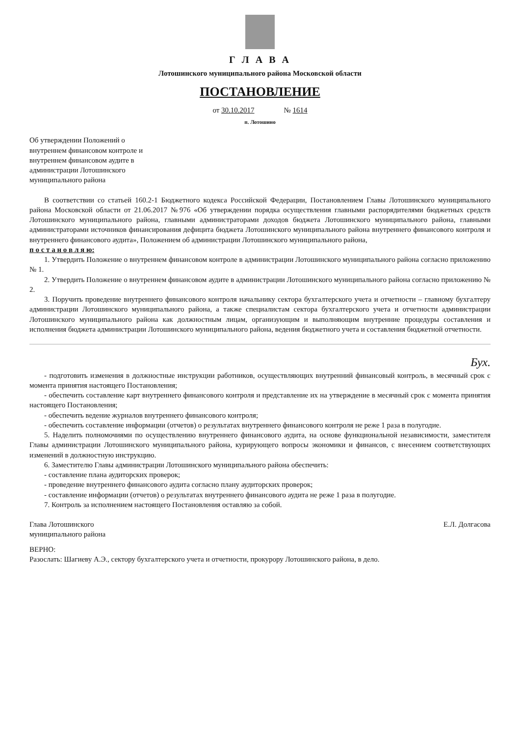Г Л А В А
Лотошинского муниципального района Московской области
ПОСТАНОВЛЕНИЕ
от 30.10.2017 № 1614
п. Лотошино
Об утверждении Положений о внутреннем финансовом контроле и внутреннем финансовом аудите в администрации Лотошинского муниципального района
В соответствии со статьей 160.2-1 Бюджетного кодекса Российской Федерации, Постановлением Главы Лотошинского муниципального района Московской области от 21.06.2017 №976 «Об утверждении порядка осуществления главными распорядителями бюджетных средств Лотошинского муниципального района, главными администраторами доходов бюджета Лотошинского муниципального района, главными администраторами источников финансирования дефицита бюджета Лотошинского муниципального района внутреннего финансового контроля и внутреннего финансового аудита», Положением об администрации Лотошинского муниципального района,
п о с т а н о в л я ю:
1. Утвердить Положение о внутреннем финансовом контроле в администрации Лотошинского муниципального района согласно приложению № 1.
2. Утвердить Положение о внутреннем финансовом аудите в администрации Лотошинского муниципального района согласно приложению № 2.
3. Поручить проведение внутреннего финансового контроля начальнику сектора бухгалтерского учета и отчетности – главному бухгалтеру администрации Лотошинского муниципального района, а также специалистам сектора бухгалтерского учета и отчетности администрации Лотошинского муниципального района как должностным лицам, организующим и выполняющим внутренние процедуры составления и исполнения бюджета администрации Лотошинского муниципального района, ведения бюджетного учета и составления бюджетной отчетности.
Бух.
- подготовить изменения в должностные инструкции работников, осуществляющих внутренний финансовый контроль, в месячный срок с момента принятия настоящего Постановления;
- обеспечить составление карт внутреннего финансового контроля и представление их на утверждение в месячный срок с момента принятия настоящего Постановления;
- обеспечить ведение журналов внутреннего финансового контроля;
- обеспечить составление информации (отчетов) о результатах внутреннего финансового контроля не реже 1 раза в полугодие.
5. Наделить полномочиями по осуществлению внутреннего финансового аудита, на основе функциональной независимости, заместителя Главы администрации Лотошинского муниципального района, курирующего вопросы экономики и финансов, с внесением соответствующих изменений в должностную инструкцию.
6. Заместителю Главы администрации Лотошинского муниципального района обеспечить:
- составление плана аудиторских проверок;
- проведение внутреннего финансового аудита согласно плану аудиторских проверок;
- составление информации (отчетов) о результатах внутреннего финансового аудита не реже 1 раза в полугодие.
7. Контроль за исполнением настоящего Постановления оставляю за собой.
Глава Лотошинского
муниципального района Е.Л. Долгасова
ВЕРНО:
Разослать: Шагиеву А.Э., сектору бухгалтерского учета и отчетности, прокурору Лотошинского района, в дело.